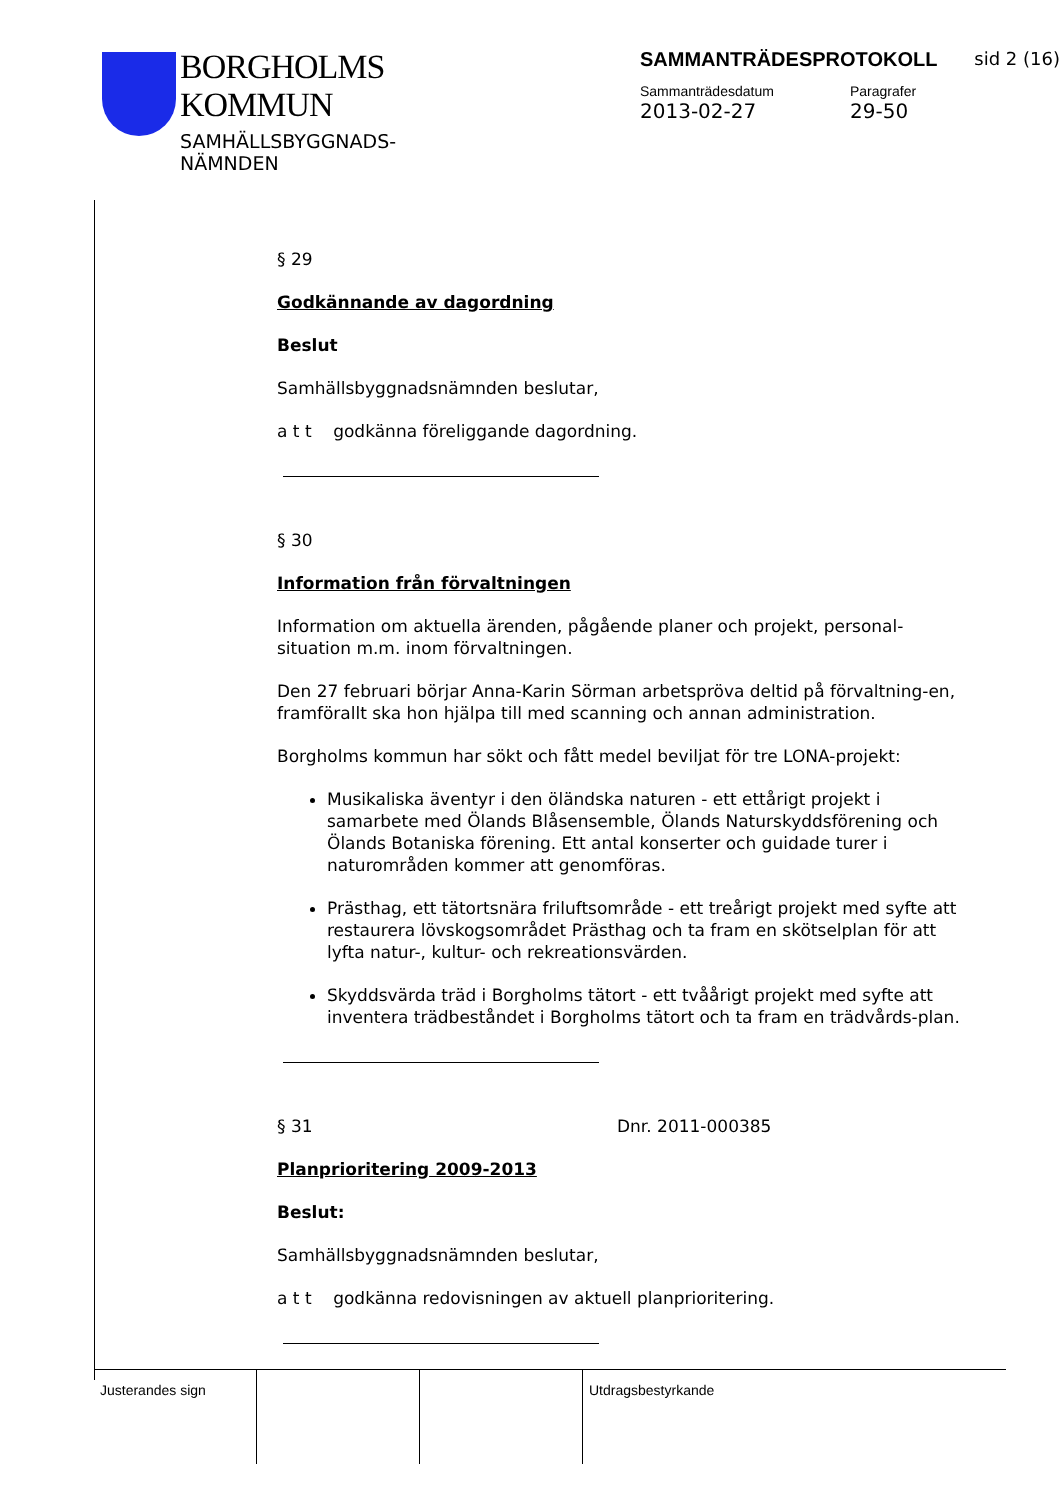BORGHOLMS
KOMMUN
SAMHÄLLSBYGGNADS-
NÄMNDEN
SAMMANTRÄDESPROTOKOLL sid 2 (16)
Sammanträdesdatum
2013-02-27
Paragrafer
29-50
§ 29
Godkännande av dagordning
Beslut
Samhällsbyggnadsnämnden beslutar,
a t t godkänna föreliggande dagordning.
§ 30
Information från förvaltningen
Information om aktuella ärenden, pågående planer och projekt, personal-situation m.m. inom förvaltningen.
Den 27 februari börjar Anna-Karin Sörman arbetspröva deltid på förvaltning-en, framförallt ska hon hjälpa till med scanning och annan administration.
Borgholms kommun har sökt och fått medel beviljat för tre LONA-projekt:
Musikaliska äventyr i den öländska naturen - ett ettårigt projekt i samarbete med Ölands Blåsensemble, Ölands Naturskyddsförening och Ölands Botaniska förening. Ett antal konserter och guidade turer i naturområden kommer att genomföras.
Prästhag, ett tätortsnära friluftsområde - ett treårigt projekt med syfte att restaurera lövskogsområdet Prästhag och ta fram en skötselplan för att lyfta natur-, kultur- och rekreationsvärden.
Skyddsvärda träd i Borgholms tätort - ett tvåårigt projekt med syfte att inventera trädbeståndet i Borgholms tätort och ta fram en trädvårds-plan.
§ 31 Dnr. 2011-000385
Planprioritering 2009-2013
Beslut:
Samhällsbyggnadsnämnden beslutar,
a t t godkänna redovisningen av aktuell planprioritering.
Justerandes sign Utdragsbestyrkande